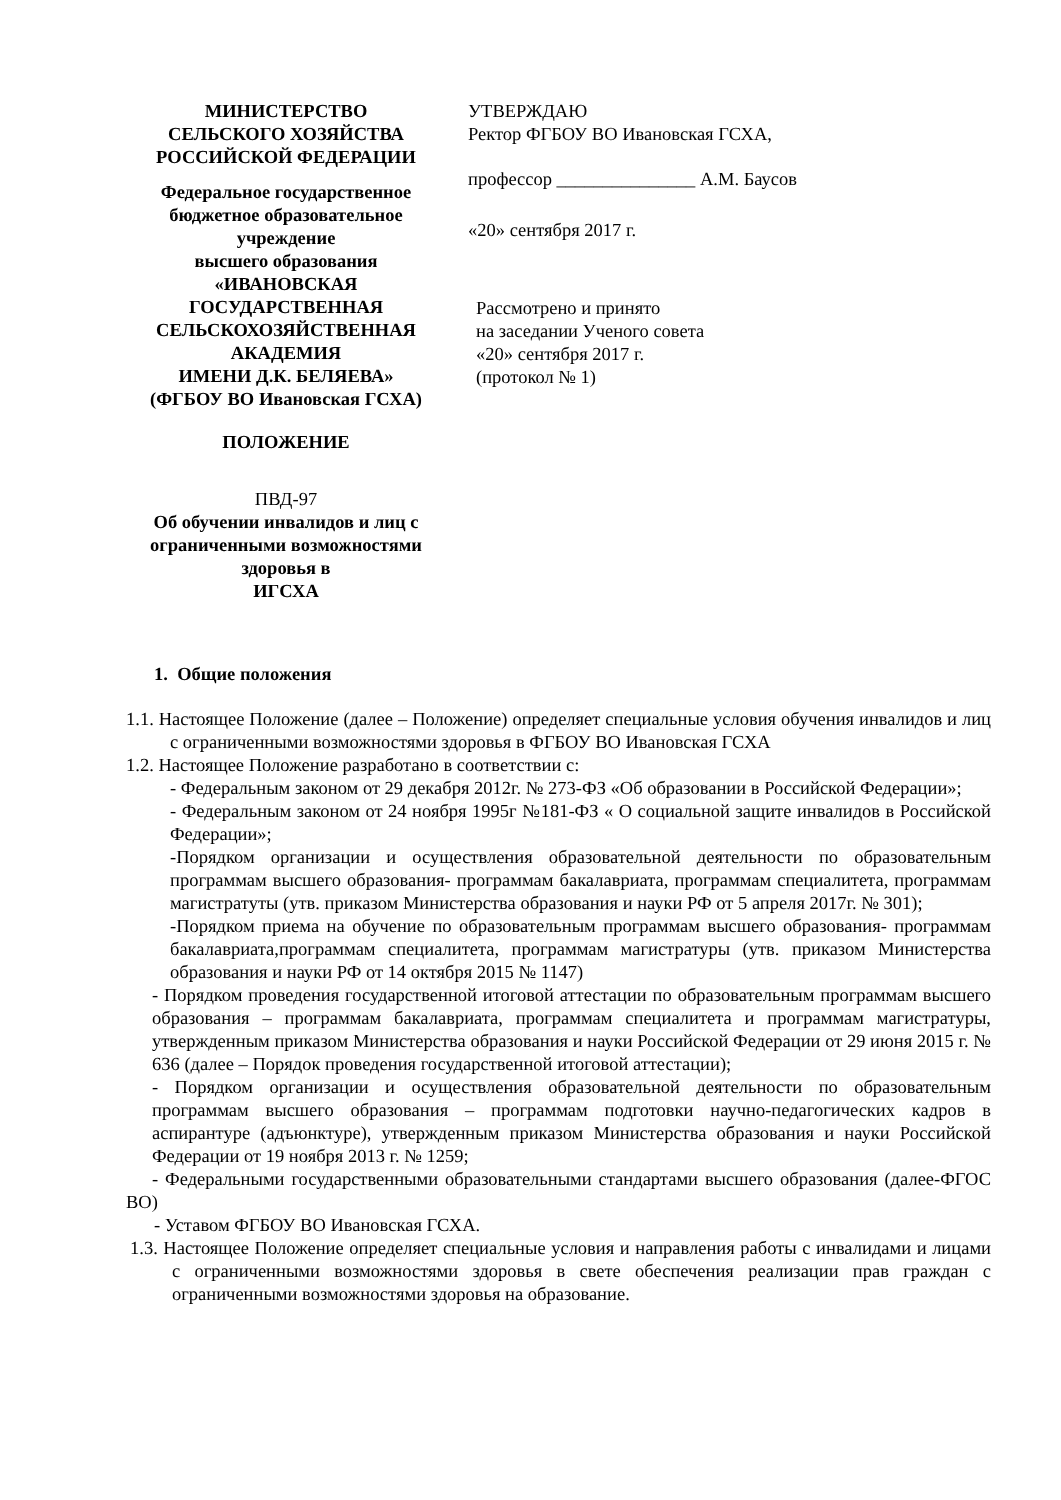МИНИСТЕРСТВО
СЕЛЬСКОГО ХОЗЯЙСТВА
РОССИЙСКОЙ ФЕДЕРАЦИИ
Федеральное государственное
бюджетное образовательное учреждение
высшего образования
«ИВАНОВСКАЯ ГОСУДАРСТВЕННАЯ
СЕЛЬСКОХОЗЯЙСТВЕННАЯ АКАДЕМИЯ
ИМЕНИ Д.К. БЕЛЯЕВА»
(ФГБОУ ВО Ивановская ГСХА)
ПОЛОЖЕНИЕ
ПВД-97
Об обучении инвалидов и лиц с
ограниченными возможностями здоровья в
ИГСХА
УТВЕРЖДАЮ
Ректор ФГБОУ ВО Ивановская ГСХА,
профессор _______________ А.М. Баусов
«20» сентября 2017 г.
Рассмотрено и принято
на заседании Ученого совета
«20» сентября 2017 г.
(протокол № 1)
1. Общие положения
1.1. Настоящее Положение (далее – Положение) определяет специальные условия обучения инвалидов и лиц с ограниченными возможностями здоровья в ФГБОУ ВО Ивановская ГСХА
1.2. Настоящее Положение разработано в соответствии с:
- Федеральным законом от 29 декабря 2012г. № 273-ФЗ «Об образовании в Российской Федерации»;
- Федеральным законом от 24 ноября 1995г №181-ФЗ « О социальной защите инвалидов в Российской Федерации»;
-Порядком организации и осуществления образовательной деятельности по образовательным программам высшего образования- программам бакалавриата, программам специалитета, программам магистратуты (утв. приказом Министерства образования и науки РФ от 5 апреля 2017г. № 301);
-Порядком приема на обучение по образовательным программам высшего образования- программам бакалавриата,программам специалитета, программам магистратуры (утв. приказом Министерства образования и науки РФ от 14 октября 2015 № 1147)
- Порядком проведения государственной итоговой аттестации по образовательным программам высшего образования – программам бакалавриата, программам специалитета и программам магистратуры, утвержденным приказом Министерства образования и науки Российской Федерации от 29 июня 2015 г. № 636 (далее – Порядок проведения государственной итоговой аттестации);
- Порядком организации и осуществления образовательной деятельности по образовательным программам высшего образования – программам подготовки научно-педагогических кадров в аспирантуре (адъюнктуре), утвержденным приказом Министерства образования и науки Российской Федерации от 19 ноября 2013 г. № 1259;
- Федеральными государственными образовательными стандартами высшего образования (далее-ФГОС ВО)
- Уставом ФГБОУ ВО Ивановская ГСХА.
1.3. Настоящее Положение определяет специальные условия и направления работы с инвалидами и лицами с ограниченными возможностями здоровья в свете обеспечения реализации прав граждан с ограниченными возможностями здоровья на образование.